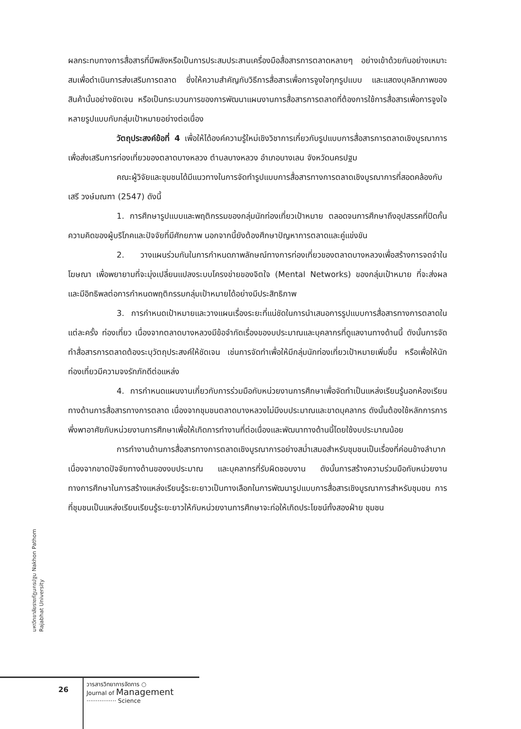ผลกระทบทางการสื่อสารที่มีพลังหรือเป็นการประสมประสานเครื่องมือสื่อสารการตลาดหลายๆ อย่างเข้าด้วยกันอย่างเหมาะสมเพื่อดำเนินการส่งเสริมการตลาด ซึ่งให้ความสำคัญกับวิธีการสื่อสารเพื่อการจูงใจทุกรูปแบบ และแสดงบุคลิกภาพของสินค้านั้นอย่างชัดเจน หรือเป็นกระบวนการของการพัฒนาแผนงานการสื่อสารการตลาดที่ต้องการใช้การสื่อสารเพื่อการจูงใจหลายรูปแบบกับกลุ่มเป้าหมายอย่างต่อเนื่อง
วัตถุประสงค์ข้อที่ 4 เพื่อให้ได้องค์ความรู้ใหม่เชิงวิชาการเกี่ยวกับรูปแบบการสื่อสารการตลาดเชิงบูรณาการเพื่อส่งเสริมการท่องเที่ยวของตลาดบางหลวง ตำบลบางหลวง อำเภอบางเลน จังหวัดนครปฐม
คณะผู้วิจัยและชุมชนได้มีแนวทางในการจัดทำรูปแบบการสื่อสารทางการตลาดเชิงบูรณาการที่สอดคล้องกับ เสรี วงษ์มณฑา (2547) ดังนี้
1. การศึกษารูปแบบและพฤติกรรมของกลุ่มนักท่องเที่ยวเป้าหมาย ตลอดจนการศึกษาถึงอุปสรรคที่ปิดกั้นความคิดของผู้บริโภคและปัจจัยที่มีศักยภาพ นอกจากนี้ยังต้องศึกษาปัญหาการตลาดและคู่แข่งขัน
2. วางแผนร่วมกันในการกำหนดภาพลักษณ์ทางการท่องเที่ยวของตลาดบางหลวงเพื่อสร้างการจดจำในโฆษณา เพื่อพยายามที่จะมุ่งเปลี่ยนแปลงระบบโครงข่ายของจิตใจ (Mental Networks) ของกลุ่มเป้าหมาย ที่จะส่งผลและมีอิทธิพลต่อการกำหนดพฤติกรรมกลุ่มเป้าหมายได้อย่างมีประสิทธิภาพ
3. การกำหนดเป้าหมายและวางแผนเรื่องระยะที่แน่ชัดในการนำเสนอการรูปแบบการสื่อสารทางการตลาดในแต่ละครั้ง ท่องเที่ยว เนื่องจากตลาดบางหลวงมีข้อจำกัดเรื่องของบประมาณและบุคลากรที่ดูแลงานทางด้านนี้ ดังนั้นการจัดทำสื่อสารการตลาดต้องระบุวัตถุประสงค์ให้ชัดเจน เช่นการจัดทำเพื่อให้มีกลุ่มนักท่องเที่ยวเป้าหมายเพิ่มขึ้น หรือเพื่อให้นักท่องเที่ยวมีความจงรักภักดีต่อแหล่ง
4. การกำหนดแผนงานเกี่ยวกับการร่วมมือกับหน่วยงานการศึกษาเพื่อจัดทำเป็นแหล่งเรียนรู้นอกห้องเรียนทางด้านการสื่อสารทางการตลาด เนื่องจากชุมชนตลาดบางหลวงไม่มีงบประมาณและขาดบุคลากร ดังนั้นต้องใช้หลักการการพึ่งพาอาศัยกับหน่วยงานการศึกษาเพื่อให้เกิดการทำงานที่ต่อเนื่องและพัฒนาทางด้านนี้โดยใช้งบประมาณน้อย
การทำงานด้านการสื่อสารทางการตลาดเชิงบูรณาการอย่างสม่ำเสมอสำหรับชุมชนเป็นเรื่องที่ค่อนข้างลำบาก เนื่องจากขาดปัจจัยทางด้านของงบประมาณ และบุคลากรที่รับผิดชอบงาน ดังนั้นการสร้างความร่วมมือกับหน่วยงานทางการศึกษาในการสร้างแหล่งเรียนรู้ระยะยาวเป็นทางเลือกในการพัฒนารูปแบบการสื่อสารเชิงบูรณาการสำหรับชุมชน การที่ชุมชนเป็นแหล่งเรียนเรียนรู้ระยะยาวให้กับหน่วยงานการศึกษาจะก่อให้เกิดประโยชน์ทั้งสองฝ่าย ชุมชน
มหาวิทยาลัยราชภัฏนครปฐม Nakhon Pathom Rajabhat University
26
วารสารวิทยาการจัดการ ○
Journal of Management
················ Science